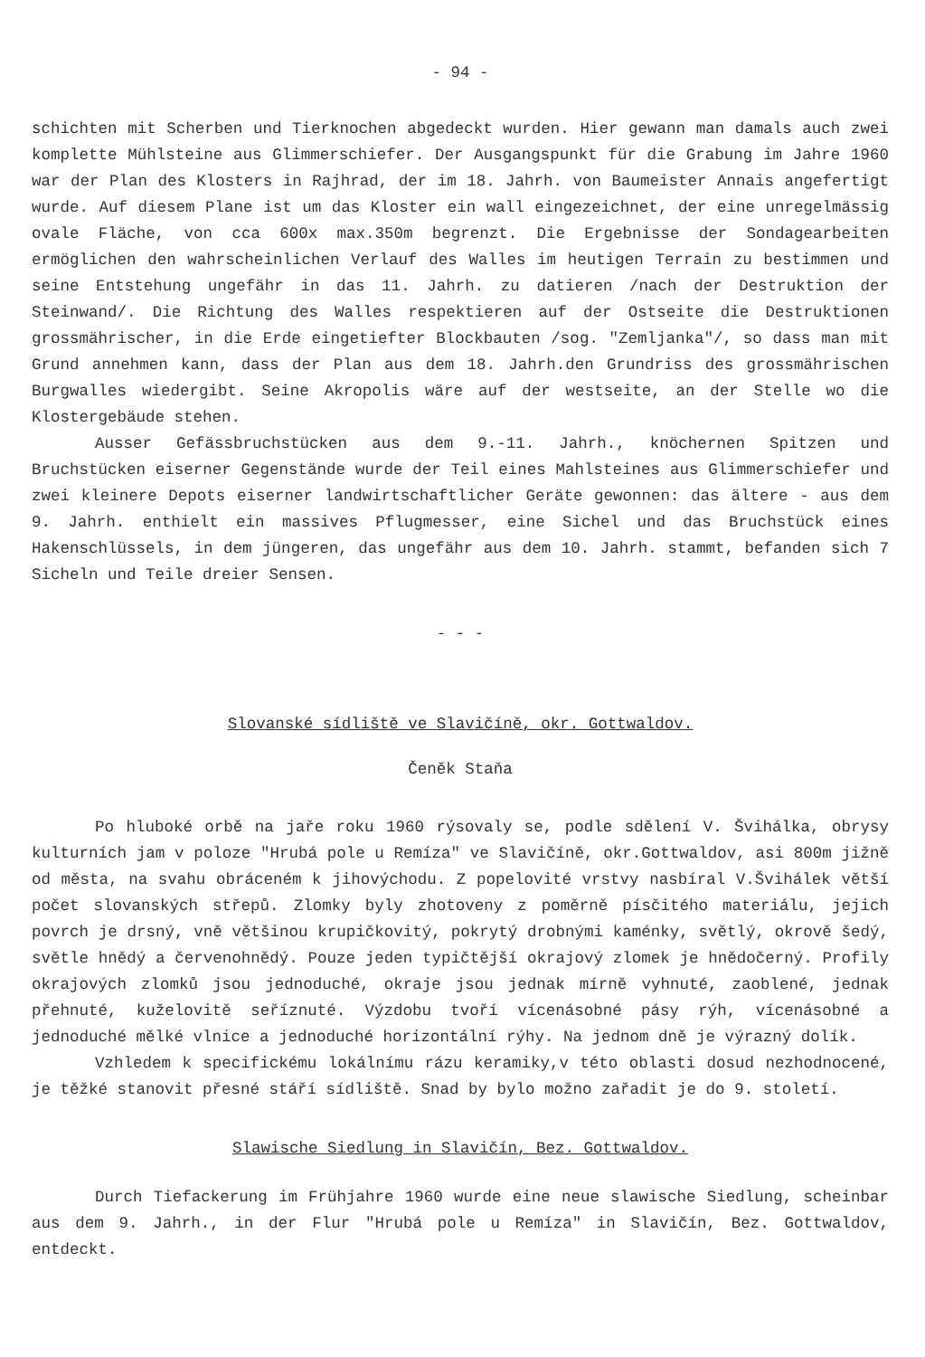- 94 -
schichten mit Scherben und Tierknochen abgedeckt wurden. Hier gewann man damals auch zwei komplette Mühlsteine aus Glimmerschiefer. Der Ausgangspunkt für die Grabung im Jahre 1960 war der Plan des Klosters in Rajhrad, der im 18. Jahrh. von Baumeister Annais angefertigt wurde. Auf diesem Plane ist um das Kloster ein wall eingezeichnet, der eine unregelmässig ovale Fläche, von cca 600x max.350m begrenzt. Die Ergebnisse der Sondagearbeiten ermöglichen den wahrscheinlichen Verlauf des Walles im heutigen Terrain zu bestimmen und seine Entstehung ungefähr in das 11. Jahrh. zu datieren /nach der Destruktion der Steinwand/. Die Richtung des Walles respektieren auf der Ostseite die Destruktionen grossmährischer, in die Erde eingetiefter Blockbauten /sog. "Zemljanka"/, so dass man mit Grund annehmen kann, dass der Plan aus dem 18. Jahrh.den Grundriss des grossmährischen Burgwalles wiedergibt. Seine Akropolis wäre auf der westseite, an der Stelle wo die Klostergebäude stehen.
Ausser Gefässbruchstücken aus dem 9.-11. Jahrh., knöchernen Spitzen und Bruchstücken eiserner Gegenstände wurde der Teil eines Mahlsteines aus Glimmerschiefer und zwei kleinere Depots eiserner landwirtschaftlicher Geräte gewonnen: das ältere - aus dem 9. Jahrh. enthielt ein massives Pflugmesser, eine Sichel und das Bruchstück eines Hakenschlüssels, in dem jüngeren, das ungefähr aus dem 10. Jahrh. stammt, befanden sich 7 Sicheln und Teile dreier Sensen.
- - -
Slovanské sídliště ve Slavičíně, okr. Gottwaldov.
Čeněk Staňa
Po hluboké orbě na jaře roku 1960 rýsovaly se, podle sdělení V. Švihálka, obrysy kulturních jam v poloze "Hrubá pole u Remíza" ve Slavičíně, okr.Gottwaldov, asi 800m jižně od města, na svahu obráceném k jihovýchodu. Z popelovité vrstvy nasbíral V.Švihálek větší počet slovanských střepů. Zlomky byly zhotoveny z poměrně písčitého materiálu, jejich povrch je drsný, vně většinou krupičkovitý, pokrytý drobnými kaménky, světlý, okrově šedý, světle hnědý a červenohnědý. Pouze jeden typičtější okrajový zlomek je hnědočerný. Profily okrajových zlomků jsou jednoduché, okraje jsou jednak mírně vyhnuté, zaoblené, jednak přehnuté, kuželovitě seříznuté. Výzdobu tvoří vícenásobné pásy rýh, vícenásobné a jednoduché mělké vlnice a jednoduché horizontální rýhy. Na jednom dně je výrazný dolík.
Vzhledem k specifickému lokálnímu rázu keramiky,v této oblasti dosud nezhodnocené, je těžké stanovit přesné stáří sídliště. Snad by bylo možno zařadit je do 9. století.
Slawische Siedlung in Slavičín, Bez. Gottwaldov.
Durch Tiefackerung im Frühjahre 1960 wurde eine neue slawische Siedlung, scheinbar aus dem 9. Jahrh., in der Flur "Hrubá pole u Remíza" in Slavičín, Bez. Gottwaldov, entdeckt.